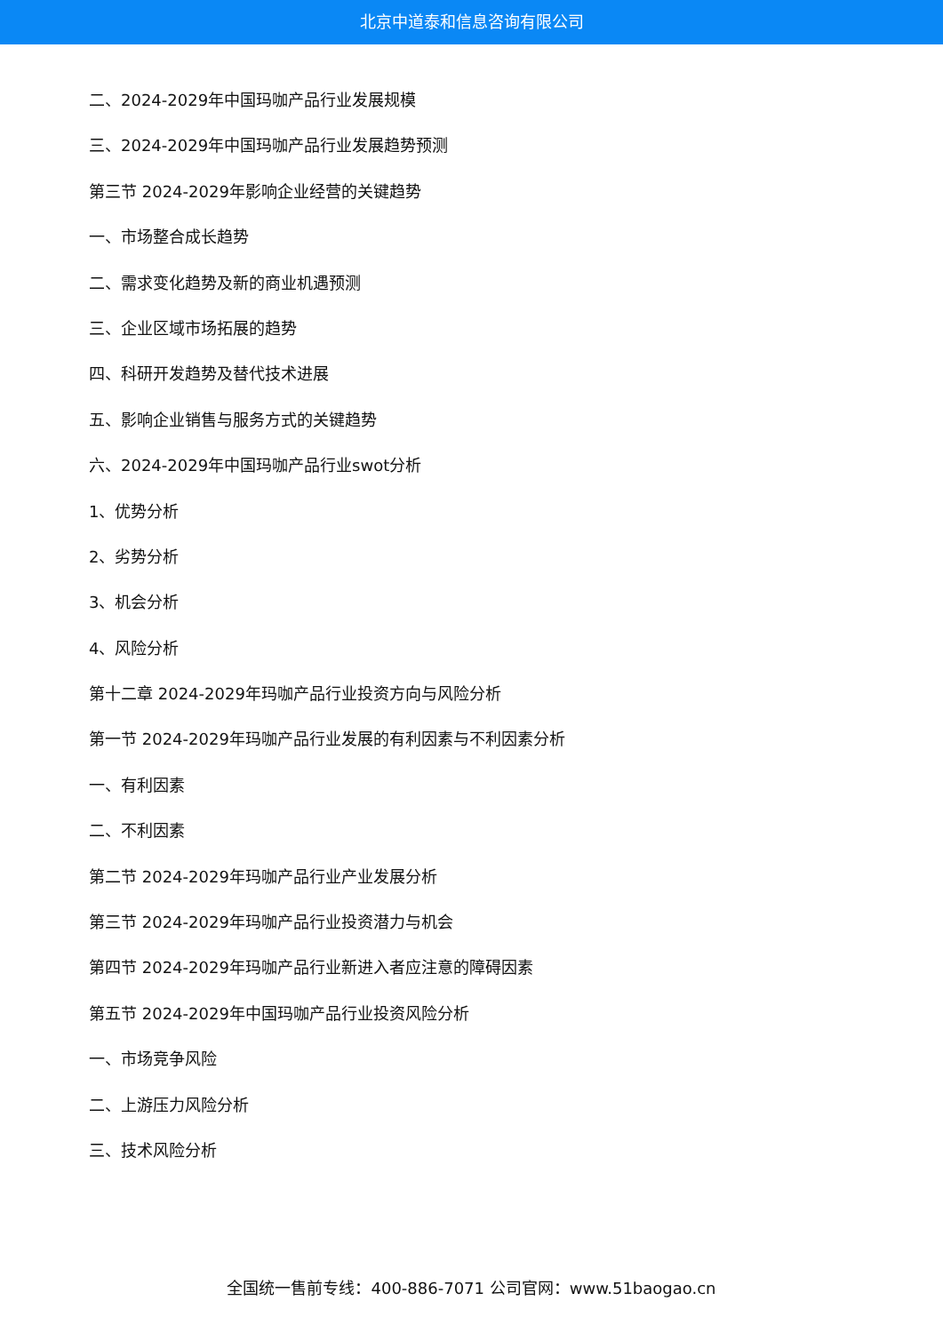北京中道泰和信息咨询有限公司
二、2024-2029年中国玛咖产品行业发展规模
三、2024-2029年中国玛咖产品行业发展趋势预测
第三节 2024-2029年影响企业经营的关键趋势
一、市场整合成长趋势
二、需求变化趋势及新的商业机遇预测
三、企业区域市场拓展的趋势
四、科研开发趋势及替代技术进展
五、影响企业销售与服务方式的关键趋势
六、2024-2029年中国玛咖产品行业swot分析
1、优势分析
2、劣势分析
3、机会分析
4、风险分析
第十二章 2024-2029年玛咖产品行业投资方向与风险分析
第一节 2024-2029年玛咖产品行业发展的有利因素与不利因素分析
一、有利因素
二、不利因素
第二节 2024-2029年玛咖产品行业产业发展分析
第三节 2024-2029年玛咖产品行业投资潜力与机会
第四节 2024-2029年玛咖产品行业新进入者应注意的障碍因素
第五节 2024-2029年中国玛咖产品行业投资风险分析
一、市场竞争风险
二、上游压力风险分析
三、技术风险分析
全国统一售前专线：400-886-7071 公司官网：www.51baogao.cn